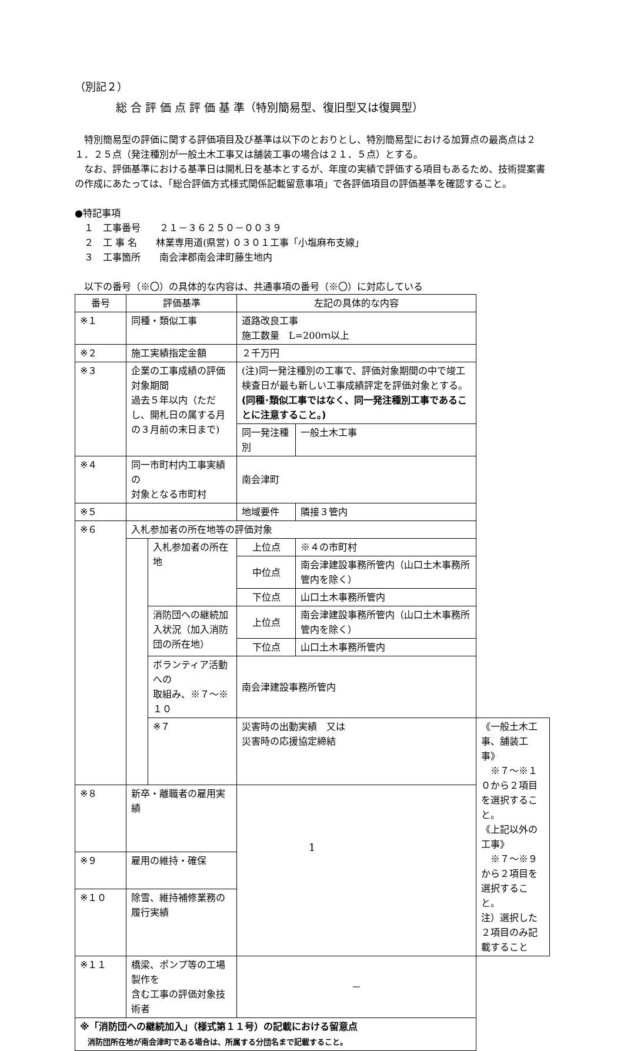（別記２）
総 合 評 価 点 評 価 基 準（特別簡易型、復旧型又は復興型）
　特別簡易型の評価に関する評価項目及び基準は以下のとおりとし、特別簡易型における加算点の最高点は２１．２５点（発注種別が一般土木工事又は舗装工事の場合は２１．５点）とする。
　なお、評価基準における基準日は開札日を基本とするが、年度の実績で評価する項目もあるため、技術提案書の作成にあたっては、「総合評価方式様式関係記載留意事項」で各評価項目の評価基準を確認すること。
●特記事項
　１　工事番号　　２１－３６２５０－００３９
　２　工 事 名　　林業専用道(県営) ０３０１工事「小塩麻布支線」
　３　工事箇所　　南会津郡南会津町藤生地内
　以下の番号（※〇）の具体的な内容は、共通事項の番号（※〇）に対応している
| 番号 | 評価基準 | | 左記の具体的な内容 | | |
| ※１ | 同種・類似工事 | | 道路改良工事 施工数量 L=200ｍ以上 | | |
| ※２ | 施工実績指定金額 | | ２千万円 | | |
| ※３ | 企業の工事成績の評価対象期間 過去５年以内（ただし、開札日の属する月の３月前の末日まで) | | (注)同一発注種別の工事で、評価対象期間の中で竣工検査日が最も新しい工事成績評定を評価対象とする。 (同種･類似工事ではなく、同一発注種別工事であることに注意すること。) | | |
| | | | 同一発注種別 | 一般土木工事 | |
| ※４ | 同一市町村内工事実績の 対象となる市町村 | | 南会津町 | | |
| ※５ | | | 地域要件 | 隣接３管内 | |
| ※６ | 入札参加者の所在地等の評価対象 | | | | |
| | | 入札参加者の所在地 | 上位点 | ※４の市町村 | |
| | | | 中位点 | 南会津建設事務所管内（山口土木事務所管内を除く） | |
| | | | 下位点 | 山口土木事務所管内 | |
| | | 消防団への継続加入状況（加入消防団の所在地） | 上位点 | 南会津建設事務所管内（山口土木事務所管内を除く） | |
| | | | 下位点 | 山口土木事務所管内 | |
| | | ボランティア活動への 取組み、※７～※１０ | 南会津建設事務所管内 | | |
| | | ※７ | 災害時の出動実績 又は 災害時の応援協定締結 | | 《一般土木工事、舗装工事》 ※７～※１０から２項目を選択すること。 《上記以外の工事》 ※７～※９から２項目を選択すること。 注）選択した２項目のみ記載すること |
| ※８ | 新卒・離職者の雇用実績 | | | | |
| ※９ | 雇用の維持・確保 | | | | |
| ※１０ | 除雪、維持補修業務の履行実績 | | | | |
| ※１１ | 橋梁、ポンプ等の工場製作を 含む工事の評価対象技術者 | | － | | |
| ※「消防団への継続加入」（様式第１１号）の記載における留意点 消防団所在地が南会津町である場合は、所属する分団名まで記載すること。 | | | | | |
1